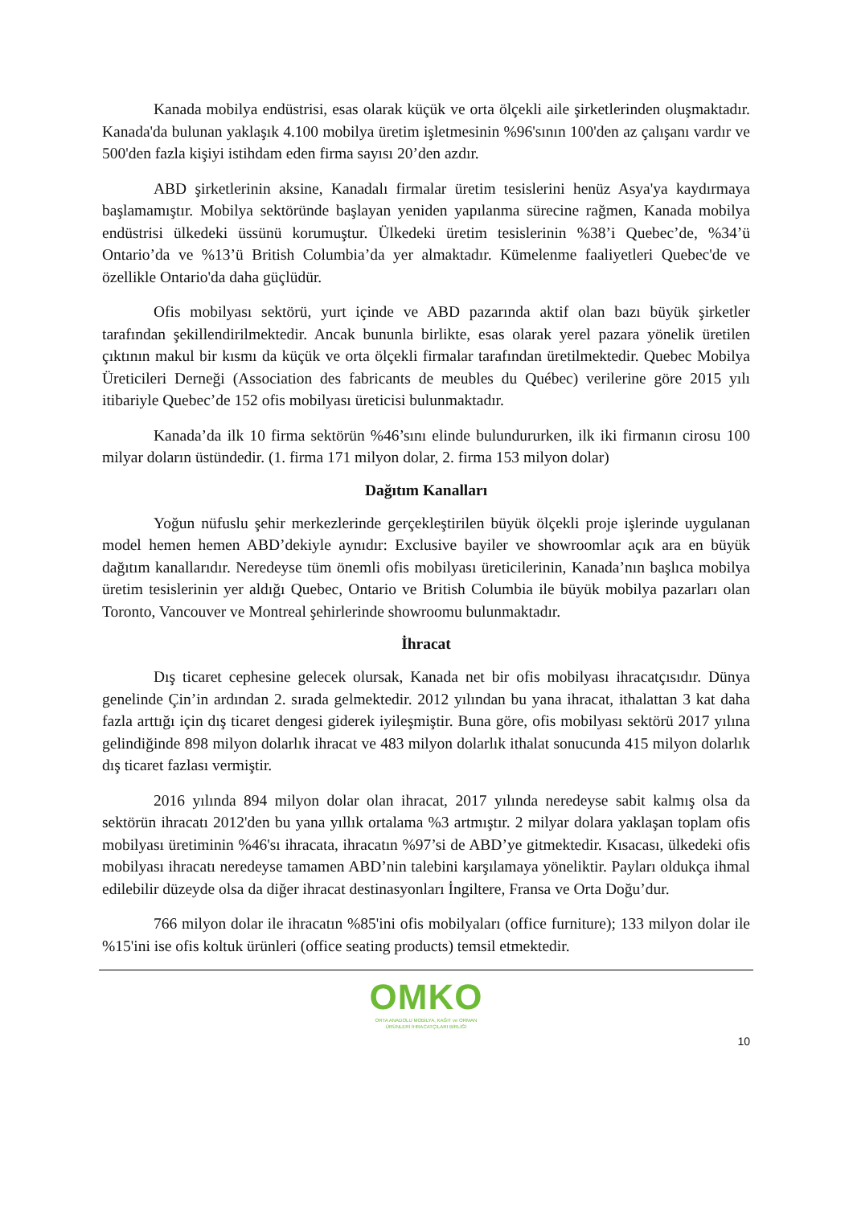Kanada mobilya endüstrisi, esas olarak küçük ve orta ölçekli aile şirketlerinden oluşmaktadır. Kanada'da bulunan yaklaşık 4.100 mobilya üretim işletmesinin %96'sının 100'den az çalışanı vardır ve 500'den fazla kişiyi istihdam eden firma sayısı 20’den azdır.
ABD şirketlerinin aksine, Kanadalı firmalar üretim tesislerini henüz Asya'ya kaydırmaya başlamamıştır. Mobilya sektöründe başlayan yeniden yapılanma sürecine rağmen, Kanada mobilya endüstrisi ülkedeki üssünü korumuştur. Ülkedeki üretim tesislerinin %38’i Quebec’de, %34’ü Ontario’da ve %13’ü British Columbia’da yer almaktadır. Kümelenme faaliyetleri Quebec'de ve özellikle Ontario'da daha güçlüdür.
Ofis mobilyası sektörü, yurt içinde ve ABD pazarında aktif olan bazı büyük şirketler tarafından şekillendirilmektedir. Ancak bununla birlikte, esas olarak yerel pazara yönelik üretilen çıktının makul bir kısmı da küçük ve orta ölçekli firmalar tarafından üretilmektedir. Quebec Mobilya Üreticileri Derneği (Association des fabricants de meubles du Québec) verilerine göre 2015 yılı itibariyle Quebec’de 152 ofis mobilyası üreticisi bulunmaktadır.
Kanada’da ilk 10 firma sektörün %46’sını elinde bulundururken, ilk iki firmanın cirosu 100 milyar doların üstündedir. (1. firma 171 milyon dolar, 2. firma 153 milyon dolar)
Dağıtım Kanalları
Yoğun nüfuslu şehir merkezlerinde gerçekleştirilen büyük ölçekli proje işlerinde uygulanan model hemen hemen ABD’dekiyle aynıdır: Exclusive bayiler ve showroomlar açık ara en büyük dağıtım kanallarıdır. Neredeyse tüm önemli ofis mobilyası üreticilerinin, Kanada’nın başlıca mobilya üretim tesislerinin yer aldığı Quebec, Ontario ve British Columbia ile büyük mobilya pazarları olan Toronto, Vancouver ve Montreal şehirlerinde showroomu bulunmaktadır.
İhracat
Dış ticaret cephesine gelecek olursak, Kanada net bir ofis mobilyası ihracatçısıdır. Dünya genelinde Çin’in ardından 2. sırada gelmektedir. 2012 yılından bu yana ihracat, ithalattan 3 kat daha fazla arttığı için dış ticaret dengesi giderek iyileşmiştir. Buna göre, ofis mobilyası sektörü 2017 yılına gelindiğinde 898 milyon dolarlık ihracat ve 483 milyon dolarlık ithalat sonucunda 415 milyon dolarlık dış ticaret fazlası vermiştir.
2016 yılında 894 milyon dolar olan ihracat, 2017 yılında neredeyse sabit kalmış olsa da sektörün ihracatı 2012'den bu yana yıllık ortalama %3 artmıştır. 2 milyar dolara yaklaşan toplam ofis mobilyası üretiminin %46'sı ihracata, ihracatın %97’si de ABD’ye gitmektedir. Kısacası, ülkedeki ofis mobilyası ihracatı neredeyse tamamen ABD’nin talebini karşılamaya yöneliktir. Payları oldukça ihmal edilebilir düzeyde olsa da diğer ihracat destinasyonları İngiltere, Fransa ve Orta Doğu’dur.
766 milyon dolar ile ihracatın %85'ini ofis mobilyaları (office furniture); 133 milyon dolar ile %15'ini ise ofis koltuk ürünleri (office seating products) temsil etmektedir.
OMKO
ORTA ANADOLU MOBİLYA, KAĞIT ve ORMAN
ÜRÜNLERİ İHRACATÇILARI BİRLİĞİ
10